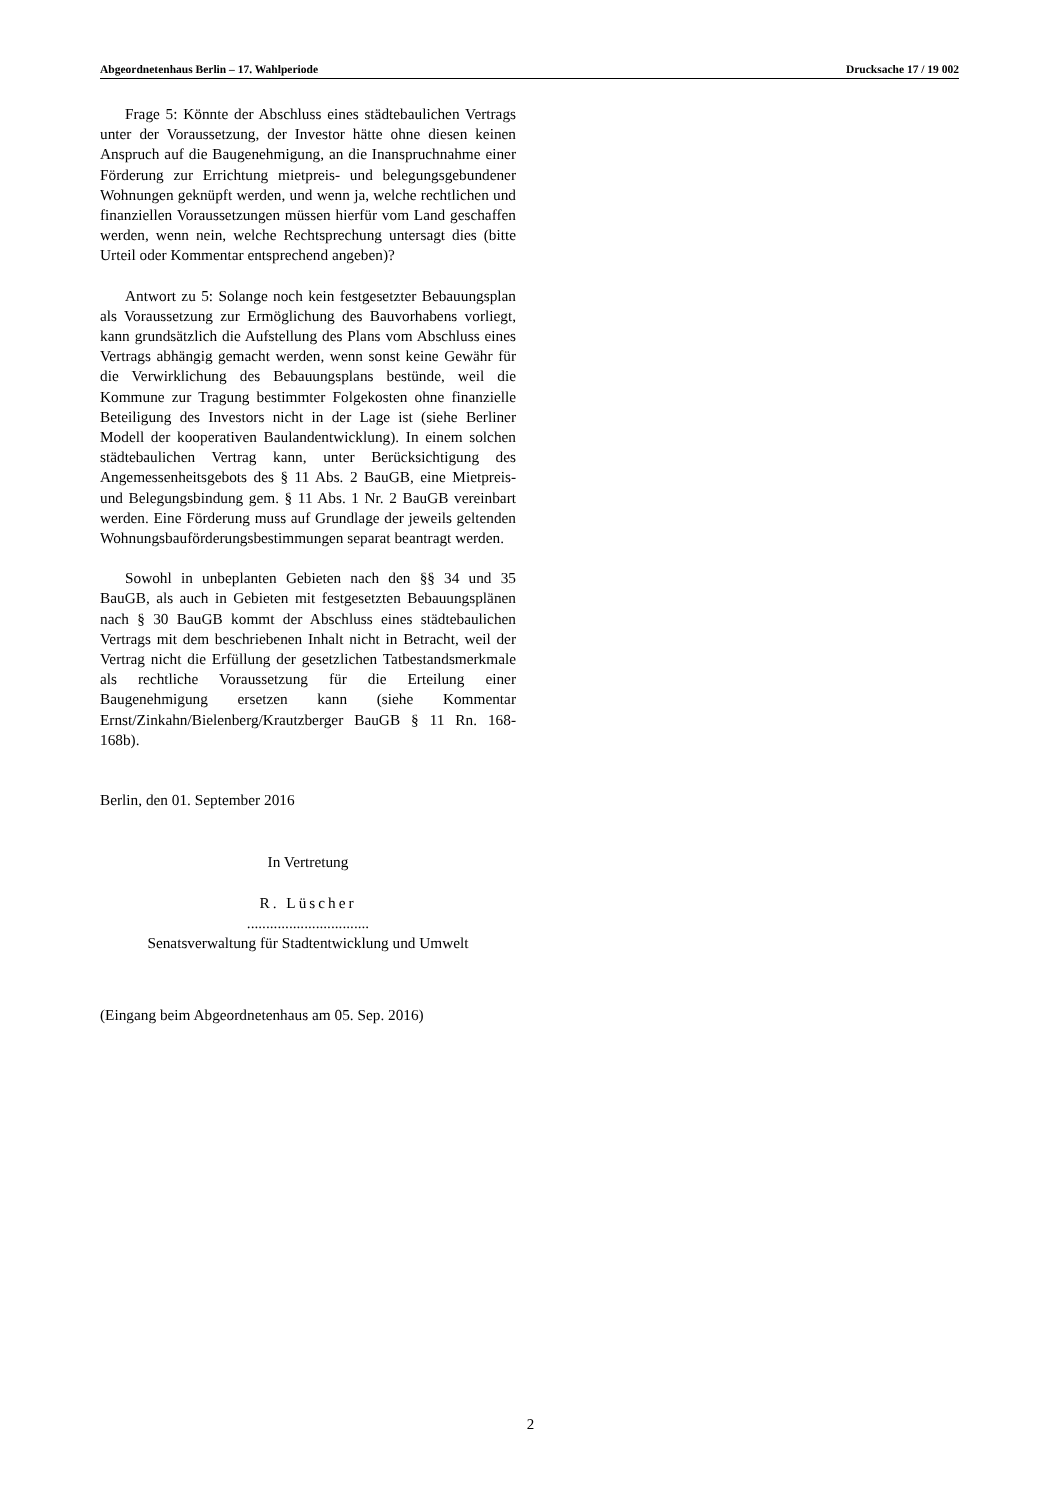Abgeordnetenhaus Berlin – 17. Wahlperiode Drucksache 17 / 19 002
Frage 5: Könnte der Abschluss eines städtebaulichen Vertrags unter der Voraussetzung, der Investor hätte ohne diesen keinen Anspruch auf die Baugenehmigung, an die Inanspruchnahme einer Förderung zur Errichtung mietpreis- und belegungsgebundener Wohnungen geknüpft werden, und wenn ja, welche rechtlichen und finanziellen Voraussetzungen müssen hierfür vom Land geschaffen werden, wenn nein, welche Rechtsprechung untersagt dies (bitte Urteil oder Kommentar entsprechend angeben)?
Antwort zu 5: Solange noch kein festgesetzter Bebauungsplan als Voraussetzung zur Ermöglichung des Bauvorhabens vorliegt, kann grundsätzlich die Aufstellung des Plans vom Abschluss eines Vertrags abhängig gemacht werden, wenn sonst keine Gewähr für die Verwirklichung des Bebauungsplans bestünde, weil die Kommune zur Tragung bestimmter Folgekosten ohne finanzielle Beteiligung des Investors nicht in der Lage ist (siehe Berliner Modell der kooperativen Baulandentwicklung). In einem solchen städtebaulichen Vertrag kann, unter Berücksichtigung des Angemessenheitsgebots des § 11 Abs. 2 BauGB, eine Mietpreis- und Belegungsbindung gem. § 11 Abs. 1 Nr. 2 BauGB vereinbart werden. Eine Förderung muss auf Grundlage der jeweils geltenden Wohnungsbauförderungsbestimmungen separat beantragt werden.
Sowohl in unbeplanten Gebieten nach den §§ 34 und 35 BauGB, als auch in Gebieten mit festgesetzten Bebauungsplänen nach § 30 BauGB kommt der Abschluss eines städtebaulichen Vertrags mit dem beschriebenen Inhalt nicht in Betracht, weil der Vertrag nicht die Erfüllung der gesetzlichen Tatbestandsmerkmale als rechtliche Voraussetzung für die Erteilung einer Baugenehmigung ersetzen kann (siehe Kommentar Ernst/Zinkahn/Bielenberg/Krautzberger BauGB § 11 Rn. 168-168b).
Berlin, den 01. September 2016
In Vertretung
R. Lüscher
................................
Senatsverwaltung für Stadtentwicklung und Umwelt
(Eingang beim Abgeordnetenhaus am 05. Sep. 2016)
2